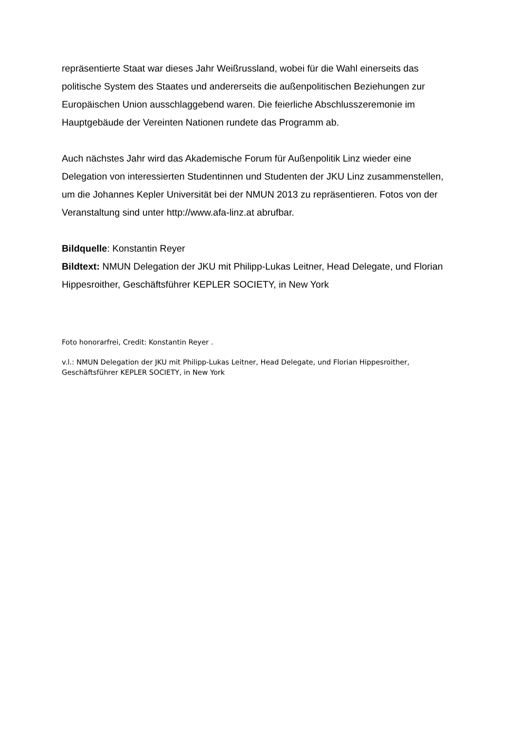repräsentierte Staat war dieses Jahr Weißrussland, wobei für die Wahl einerseits das politische System des Staates und andererseits die außenpolitischen Beziehungen zur Europäischen Union ausschlaggebend waren. Die feierliche Abschlusszeremonie im Hauptgebäude der Vereinten Nationen rundete das Programm ab.
Auch nächstes Jahr wird das Akademische Forum für Außenpolitik Linz wieder eine Delegation von interessierten Studentinnen und Studenten der JKU Linz zusammenstellen, um die Johannes Kepler Universität bei der NMUN 2013 zu repräsentieren. Fotos von der Veranstaltung sind unter http://www.afa-linz.at abrufbar.
Bildquelle: Konstantin Reyer
Bildtext: NMUN Delegation der JKU mit Philipp-Lukas Leitner, Head Delegate, und Florian Hippesroither, Geschäftsführer KEPLER SOCIETY, in New York
Foto honorarfrei, Credit: Konstantin Reyer .
v.l.: NMUN Delegation der JKU mit Philipp-Lukas Leitner, Head Delegate, und Florian Hippesroither, Geschäftsführer KEPLER SOCIETY, in New York